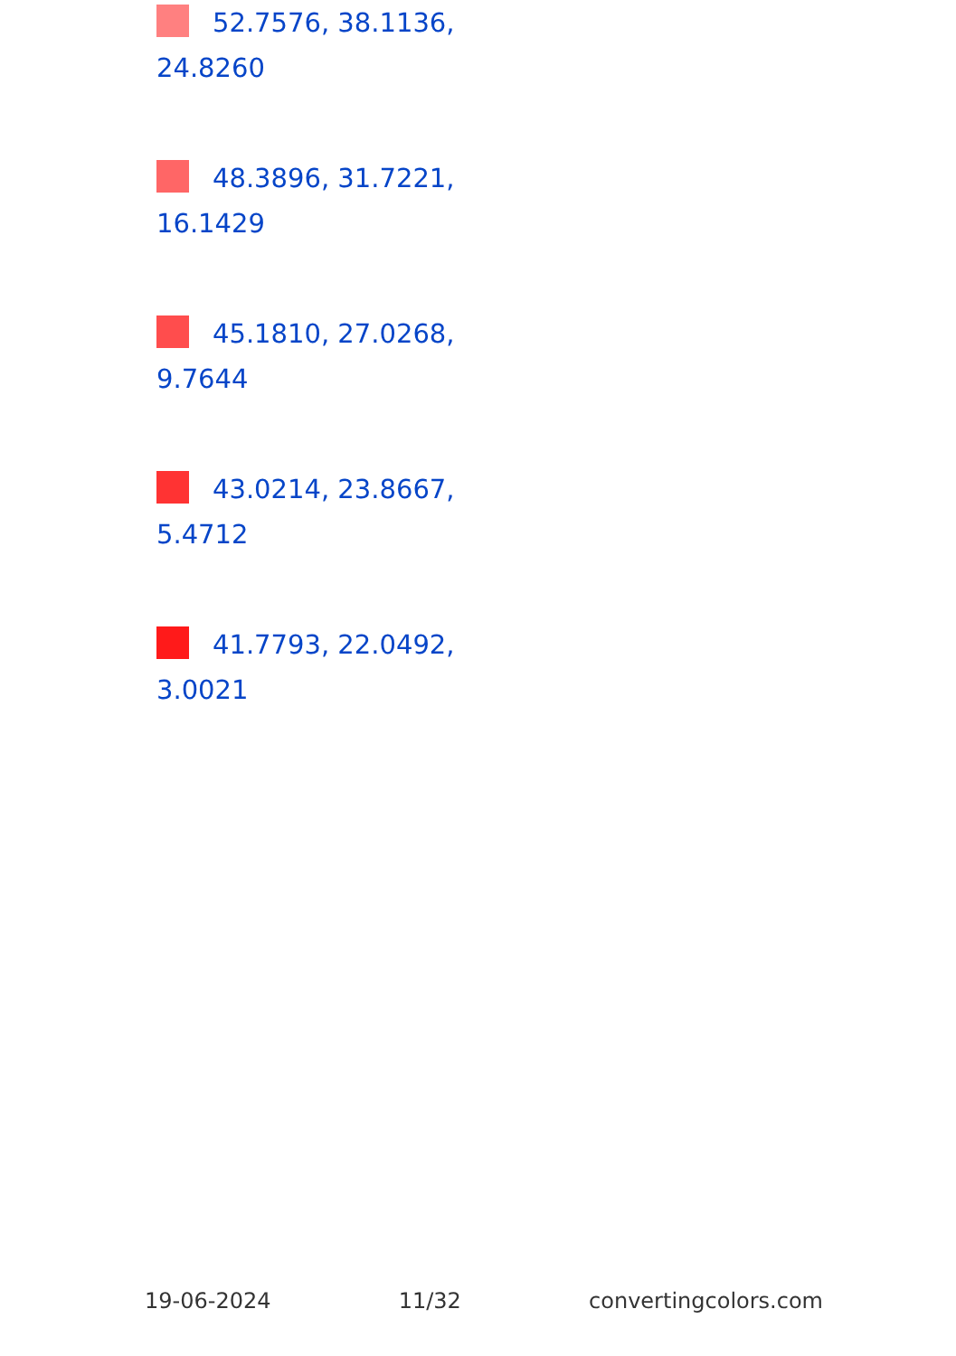52.7576, 38.1136, 24.8260
48.3896, 31.7221, 16.1429
45.1810, 27.0268, 9.7644
43.0214, 23.8667, 5.4712
41.7793, 22.0492, 3.0021
19-06-2024 11/32 convertingcolors.com